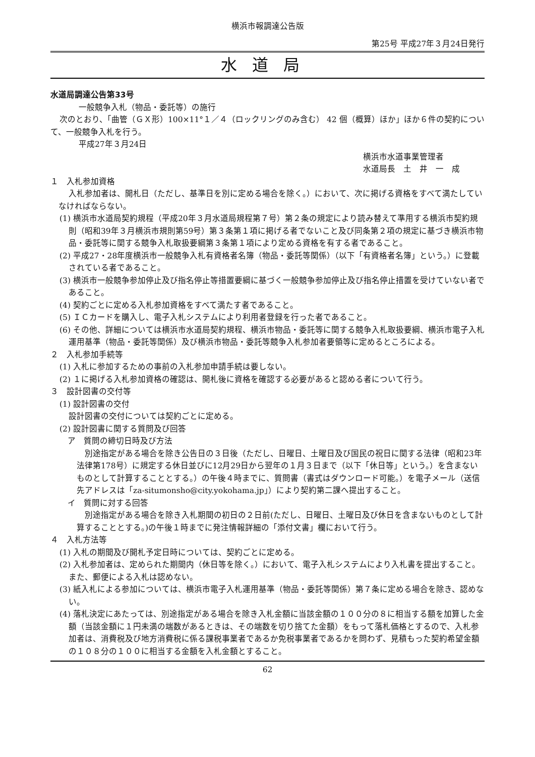横浜市報調達公告版
第25号 平成27年３月24日発行
水道局
水道局調達公告第33号
一般競争入札（物品・委託等）の施行
次のとおり、「曲管（ＧＸ形）100×11°１／４（ロックリングのみ含む） 42 個（概算）ほか」ほか６件の契約について、一般競争入札を行う。
平成27年３月24日
横浜市水道事業管理者
水道局長　土　井　一　成
１　入札参加資格
入札参加者は、開札日（ただし、基準日を別に定める場合を除く。）において、次に掲げる資格をすべて満たしていなければならない。
(1) 横浜市水道局契約規程（平成20年３月水道局規程第７号）第２条の規定により読み替えて準用する横浜市契約規則（昭和39年３月横浜市規則第59号）第３条第１項に掲げる者でないこと及び同条第２項の規定に基づき横浜市物品・委託等に関する競争入札取扱要綱第３条第１項により定める資格を有する者であること。
(2) 平成27・28年度横浜市一般競争入札有資格者名簿（物品・委託等関係）（以下「有資格者名簿」という。）に登載されている者であること。
(3) 横浜市一般競争参加停止及び指名停止等措置要綱に基づく一般競争参加停止及び指名停止措置を受けていない者であること。
(4) 契約ごとに定める入札参加資格をすべて満たす者であること。
(5) ＩＣカードを購入し、電子入札システムにより利用者登録を行った者であること。
(6) その他、詳細については横浜市水道局契約規程、横浜市物品・委託等に関する競争入札取扱要綱、横浜市電子入札運用基準（物品・委託等関係）及び横浜市物品・委託等競争入札参加者要領等に定めるところによる。
２　入札参加手続等
(1) 入札に参加するための事前の入札参加申請手続は要しない。
(2) １に掲げる入札参加資格の確認は、開札後に資格を確認する必要があると認める者について行う。
３　設計図書の交付等
(1) 設計図書の交付
設計図書の交付については契約ごとに定める。
(2) 設計図書に関する質問及び回答
ア　質問の締切日時及び方法
別途指定がある場合を除き公告日の３日後（ただし、日曜日、土曜日及び国民の祝日に関する法律（昭和23年法律第178号）に規定する休日並びに12月29日から翌年の１月３日まで（以下「休日等」という。）を含まないものとして計算することとする。）の午後４時までに、質問書（書式はダウンロード可能。）を電子メール（送信先アドレスは「za-situmonsho@city.yokohama.jp」）により契約第二課へ提出すること。
イ　質問に対する回答
別途指定がある場合を除き入札期間の初日の２日前(ただし、日曜日、土曜日及び休日を含まないものとして計算することとする。)の午後１時までに発注情報詳細の「添付文書」欄において行う。
４　入札方法等
(1) 入札の期間及び開札予定日時については、契約ごとに定める。
(2) 入札参加者は、定められた期間内（休日等を除く。）において、電子入札システムにより入札書を提出すること。また、郵便による入札は認めない。
(3) 紙入札による参加については、横浜市電子入札運用基準（物品・委託等関係）第７条に定める場合を除き、認めない。
(4) 落札決定にあたっては、別途指定がある場合を除き入札金額に当該金額の１００分の８に相当する額を加算した金額（当該金額に１円未満の端数があるときは、その端数を切り捨てた金額）をもって落札価格とするので、入札参加者は、消費税及び地方消費税に係る課税事業者であるか免税事業者であるかを問わず、見積もった契約希望金額の１０８分の１００に相当する金額を入札金額とすること。
62